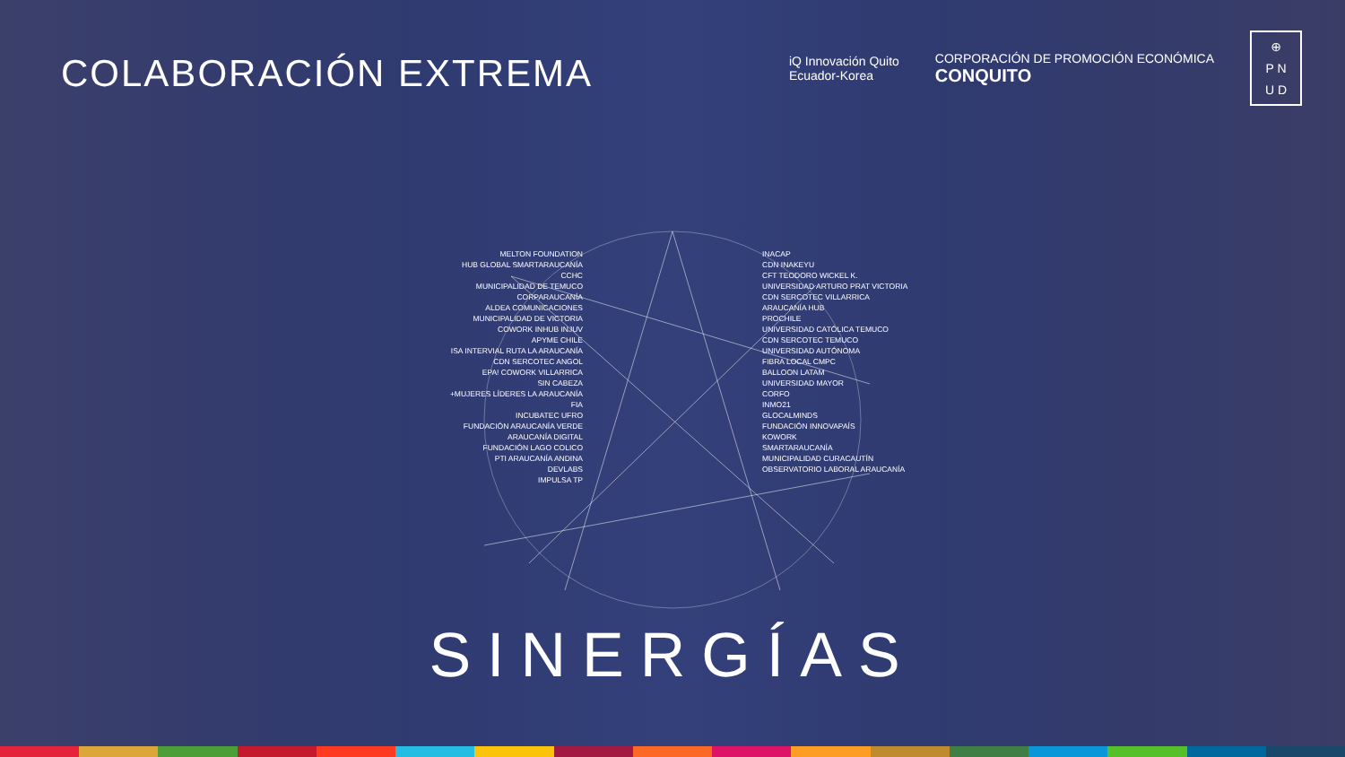COLABORACIÓN EXTREMA
iQ Innovación Quito
Ecuador-Korea
CORPORACIÓN DE PROMOCIÓN ECONÓMICA
CONQUITO
⊕
P N
U D
MELTON FOUNDATION
INACAP
HUB GLOBAL SMARTARAUCANÍA
CDN INAKEYU
CCHC
CFT TEODORO WICKEL K.
MUNICIPALIDAD DE TEMUCO
UNIVERSIDAD ARTURO PRAT VICTORIA
CORPARAUCANÍA
CDN SERCOTEC VILLARRICA
ALDEA COMUNICACIONES
ARAUCANÍA HUB
MUNICIPALIDAD DE VICTORIA
PROCHILE
COWORK INHUB INJUV
UNIVERSIDAD CATÓLICA TEMUCO
APYME CHILE
CDN SERCOTEC TEMUCO
ISA INTERVIAL RUTA LA ARAUCANÍA
UNIVERSIDAD AUTÓNOMA
CDN SERCOTEC ANGOL
FIBRA LOCAL CMPC
EPA! COWORK VILLARRICA
BALLOON LATAM
SIN CABEZA
UNIVERSIDAD MAYOR
+MUJERES LÍDERES LA ARAUCANÍA
CORFO
FIA
INMO21
INCUBATEC UFRO
GLOCALMINDS
FUNDACIÓN ARAUCANÍA VERDE
FUNDACIÓN INNOVAPAÍS
ARAUCANÍA DIGITAL
KOWORK
FUNDACIÓN LAGO COLICO
SMARTARAUCANÍA
PTI ARAUCANÍA ANDINA
MUNICIPALIDAD CURACAUTÍN
DEVLABS
OBSERVATORIO LABORAL ARAUCANÍA
IMPULSA TP
SINERGÍAS